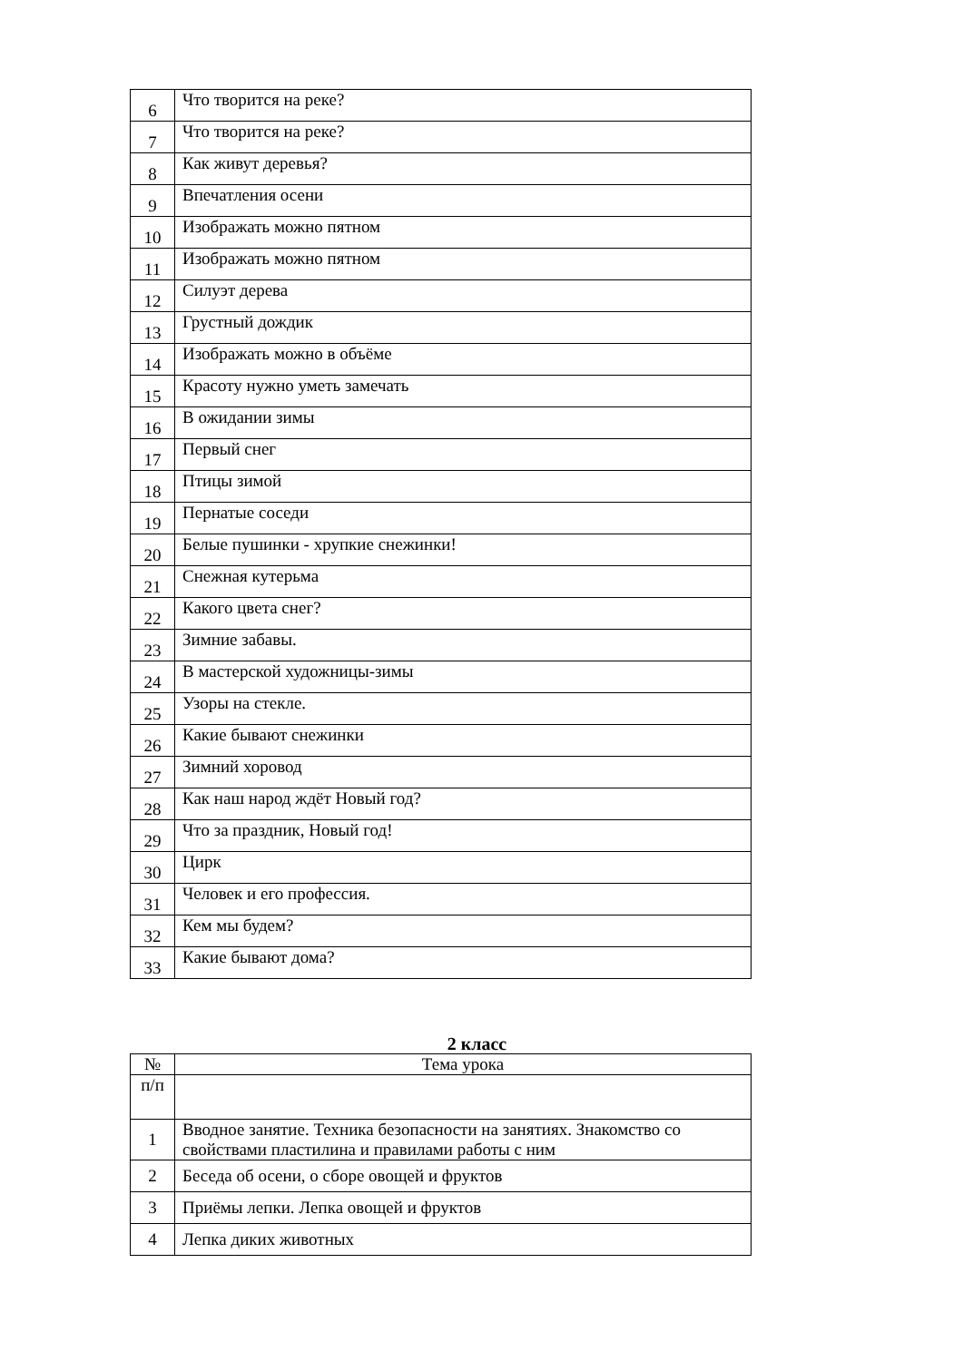| 6 | Что творится на реке? |
| 7 | Что творится на реке? |
| 8 | Как живут деревья? |
| 9 | Впечатления осени |
| 10 | Изображать можно пятном |
| 11 | Изображать можно пятном |
| 12 | Силуэт дерева |
| 13 | Грустный дождик |
| 14 | Изображать можно в объёме |
| 15 | Красоту нужно уметь замечать |
| 16 | В ожидании зимы |
| 17 | Первый снег |
| 18 | Птицы зимой |
| 19 | Пернатые соседи |
| 20 | Белые пушинки - хрупкие снежинки! |
| 21 | Снежная кутерьма |
| 22 | Какого цвета снег? |
| 23 | Зимние забавы. |
| 24 | В мастерской художницы-зимы |
| 25 | Узоры на стекле. |
| 26 | Какие бывают снежинки |
| 27 | Зимний хоровод |
| 28 | Как наш народ ждёт Новый год? |
| 29 | Что за праздник, Новый год! |
| 30 | Цирк |
| 31 | Человек и его профессия. |
| 32 | Кем мы будем? |
| 33 | Какие бывают дома? |
2 класс
| № | Тема урока |
| --- | --- |
| п/п | |
| 1 | Вводное занятие. Техника безопасности на занятиях. Знакомство со свойствами пластилина и правилами работы с ним |
| 2 | Беседа об осени, о сборе овощей и фруктов |
| 3 | Приёмы лепки. Лепка овощей и фруктов |
| 4 | Лепка диких животных |